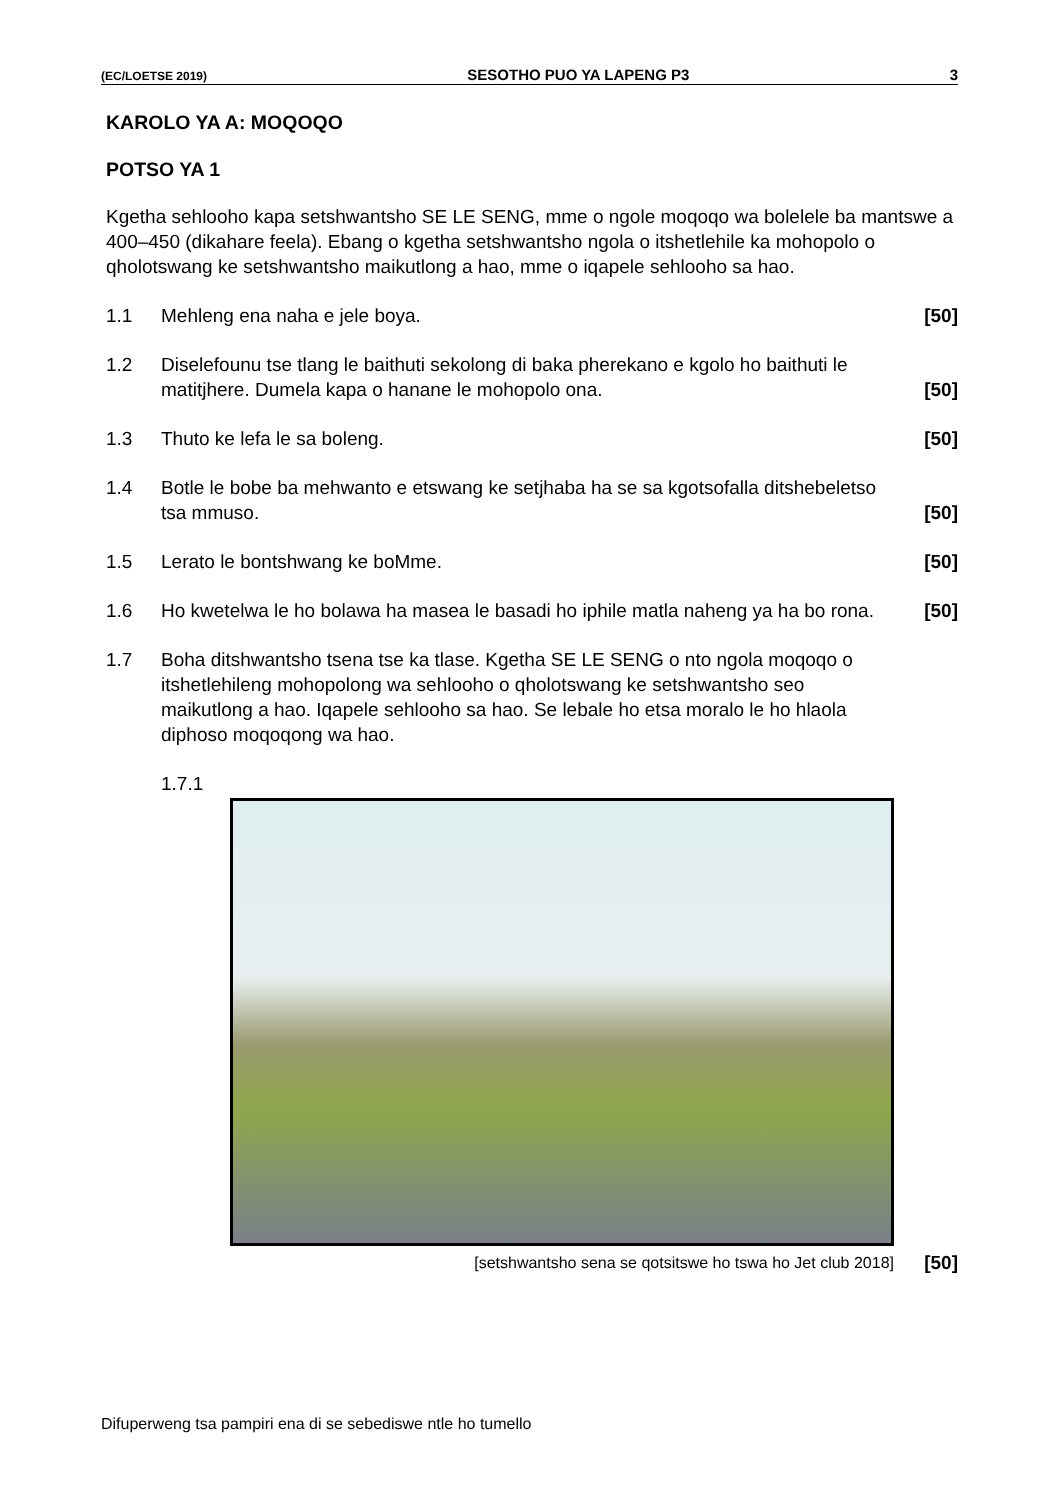(EC/LOETSE 2019) SESOTHO PUO YA LAPENG P3 3
KAROLO YA A: MOQOQO
POTSO YA 1
Kgetha sehlooho kapa setshwantsho SE LE SENG, mme o ngole moqoqo wa bolelele ba mantswe a 400–450 (dikahare feela). Ebang o kgetha setshwantsho ngola o itshetlehile ka mohopolo o qholotswang ke setshwantsho maikutlong a hao, mme o iqapele sehlooho sa hao.
1.1 Mehleng ena naha e jele boya. [50]
1.2 Diselefounu tse tlang le baithuti sekolong di baka pherekano e kgolo ho baithuti le matitjhere. Dumela kapa o hanane le mohopolo ona. [50]
1.3 Thuto ke lefa le sa boleng. [50]
1.4 Botle le bobe ba mehwanto e etswang ke setjhaba ha se sa kgotsofalla ditshebeletso tsa mmuso. [50]
1.5 Lerato le bontshwang ke boMme. [50]
1.6 Ho kwetelwa le ho bolawa ha masea le basadi ho iphile matla naheng ya ha bo rona. [50]
1.7 Boha ditshwantsho tsena tse ka tlase. Kgetha SE LE SENG o nto ngola moqoqo o itshetlehileng mohopolong wa sehlooho o qholotswang ke setshwantsho seo maikutlong a hao. Iqapele sehlooho sa hao. Se lebale ho etsa moralo le ho hlaola diphoso moqoqong wa hao.
1.7.1
[setshwantsho sena se qotsitswe ho tswa ho Jet club 2018] [50]
Difuperweng tsa pampiri ena di se sebediswe ntle ho tumello